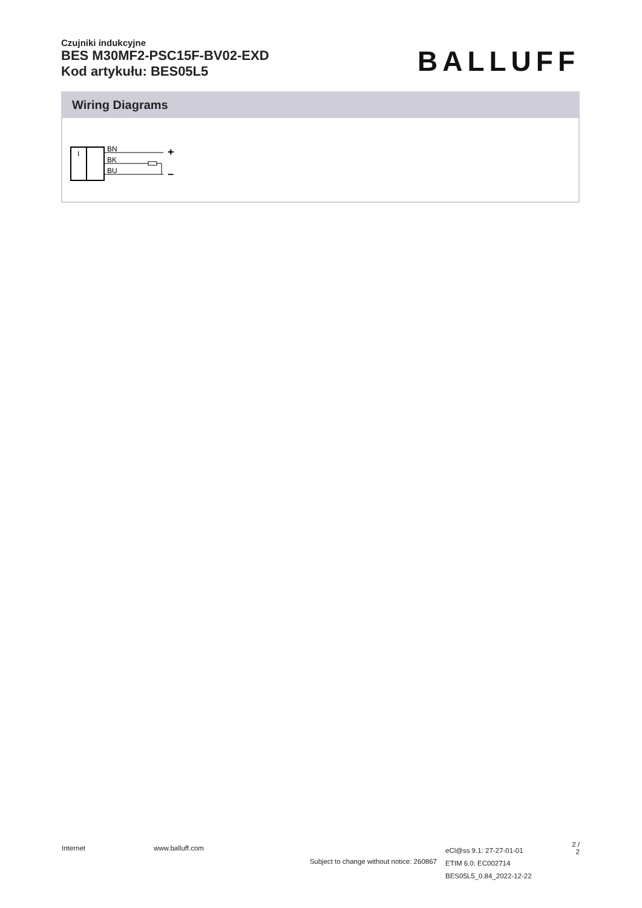Czujniki indukcyjne
BES M30MF2-PSC15F-BV02-EXD
Kod artykułu: BES05L5
BALLUFF
Wiring Diagrams
I
BN
BK
BU
+
–
Internet www.balluff.com
Subject to change without notice: 260867
eCl@ss 9.1: 27-27-01-01
ETIM 6.0: EC002714
BES05L5_0.84_2022-12-22
2 / 2